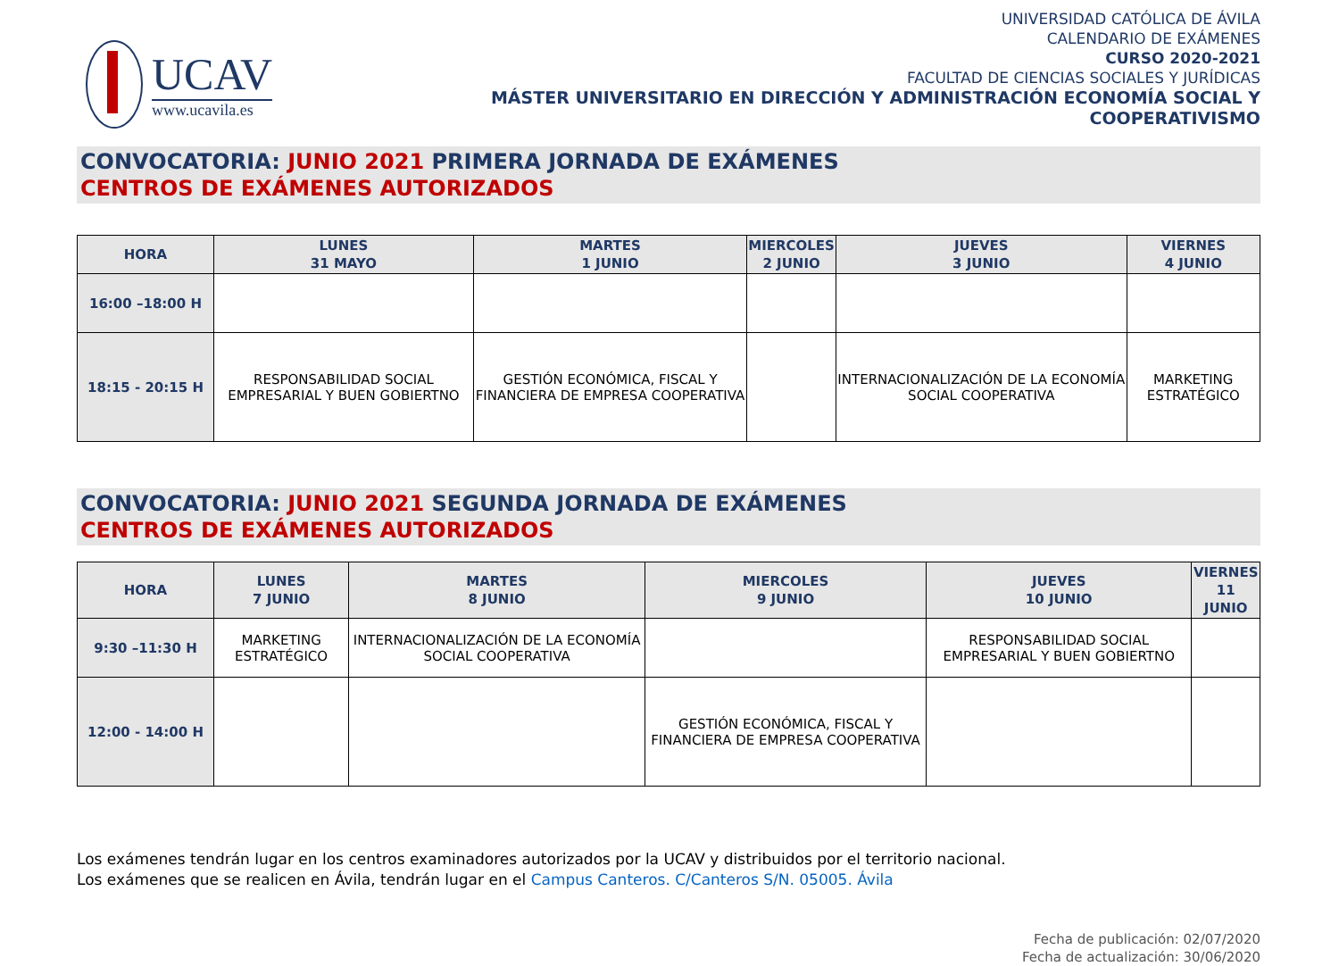UCAV
www.ucavila.es
UNIVERSIDAD CATÓLICA DE ÁVILA
CALENDARIO DE EXÁMENES
CURSO 2020-2021
FACULTAD DE CIENCIAS SOCIALES Y JURÍDICAS
MÁSTER UNIVERSITARIO EN DIRECCIÓN Y ADMINISTRACIÓN ECONOMÍA SOCIAL Y
COOPERATIVISMO
CONVOCATORIA: JUNIO 2021 PRIMERA JORNADA DE EXÁMENES
CENTROS DE EXÁMENES AUTORIZADOS
| HORA | LUNES 31 MAYO | MARTES 1 JUNIO | MIERCOLES 2 JUNIO | JUEVES 3 JUNIO | VIERNES 4 JUNIO |
| --- | --- | --- | --- | --- | --- |
| 16:00 –18:00 H | | | | | |
| 18:15 - 20:15 H | RESPONSABILIDAD SOCIAL EMPRESARIAL Y BUEN GOBIERTNO | GESTIÓN ECONÓMICA, FISCAL Y FINANCIERA DE EMPRESA COOPERATIVA | | INTERNACIONALIZACIÓN DE LA ECONOMÍA SOCIAL COOPERATIVA | MARKETING ESTRATÉGICO |
CONVOCATORIA: JUNIO 2021 SEGUNDA JORNADA DE EXÁMENES
CENTROS DE EXÁMENES AUTORIZADOS
| HORA | LUNES 7 JUNIO | MARTES 8 JUNIO | MIERCOLES 9 JUNIO | JUEVES 10 JUNIO | VIERNES 11 JUNIO |
| --- | --- | --- | --- | --- | --- |
| 9:30 –11:30 H | MARKETING ESTRATÉGICO | INTERNACIONALIZACIÓN DE LA ECONOMÍA SOCIAL COOPERATIVA | | RESPONSABILIDAD SOCIAL EMPRESARIAL Y BUEN GOBIERTNO | |
| 12:00 - 14:00 H | | | GESTIÓN ECONÓMICA, FISCAL Y FINANCIERA DE EMPRESA COOPERATIVA | | |
Los exámenes tendrán lugar en los centros examinadores autorizados por la UCAV y distribuidos por el territorio nacional.
Los exámenes que se realicen en Ávila, tendrán lugar en el Campus Canteros. C/Canteros S/N. 05005. Ávila
Fecha de publicación: 02/07/2020
Fecha de actualización: 30/06/2020